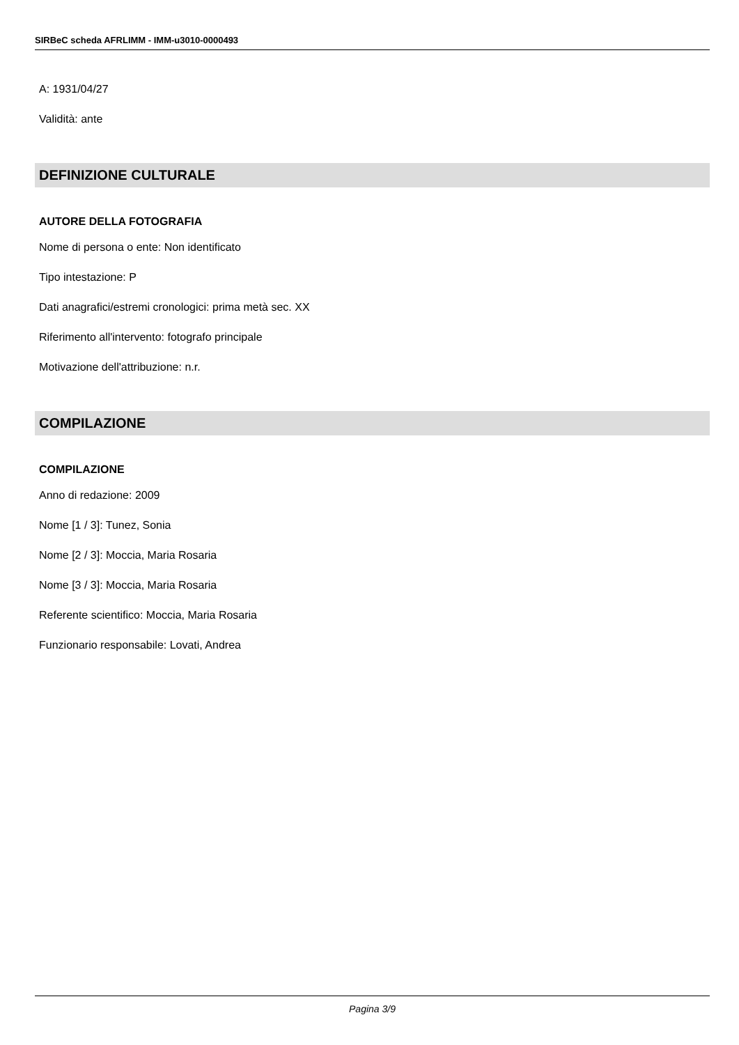SIRBeC scheda AFRLIMM - IMM-u3010-0000493
A: 1931/04/27
Validità: ante
DEFINIZIONE CULTURALE
AUTORE DELLA FOTOGRAFIA
Nome di persona o ente: Non identificato
Tipo intestazione: P
Dati anagrafici/estremi cronologici: prima metà sec. XX
Riferimento all'intervento: fotografo principale
Motivazione dell'attribuzione: n.r.
COMPILAZIONE
COMPILAZIONE
Anno di redazione: 2009
Nome [1 / 3]: Tunez, Sonia
Nome [2 / 3]: Moccia, Maria Rosaria
Nome [3 / 3]: Moccia, Maria Rosaria
Referente scientifico: Moccia, Maria Rosaria
Funzionario responsabile: Lovati, Andrea
Pagina 3/9